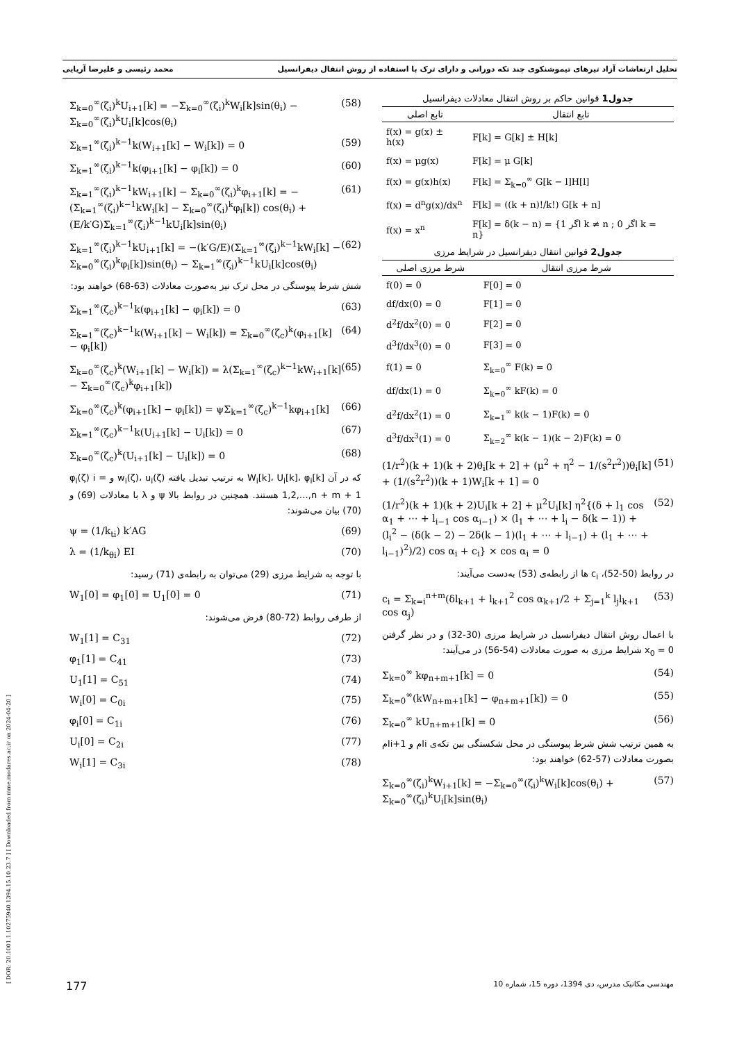تحلیل ارتعاشات آزاد تیرهای تیموشنکوی چند تکه دورانی و دارای ترک با استفاده از روش انتقال دیفرانسیل محمد رئیسی و علیرضا آریایی
جدول1 قوانین حاکم بر روش انتقال معادلات دیفرانسیل
| تابع انتقال | تابع اصلی |
| --- | --- |
| F[k] = G[k] ± H[k] | f(x) = g(x) ± h(x) |
| F[k] = μ G[k] | f(x) = μg(x) |
| F[k] = Σ<sub>k=0</sub><sup>∞</sup> G[k − l]H[l] | f(x) = g(x)h(x) |
| F[k] = ((k + n)!/k!) G[k + n] | f(x) = d<sup>n</sup>g(x)/dx<sup>n</sup> |
| F[k] = δ(k − n) = {1 اگر k ≠ n ; 0 اگر k = n} | f(x) = x<sup>n</sup> |
جدول2 قوانین انتقال دیفرانسیل در شرایط مرزی
| شرط مرزی انتقال | شرط مرزی اصلی |
| --- | --- |
| F[0] = 0 | f(0) = 0 |
| F[1] = 0 | df/dx(0) = 0 |
| F[2] = 0 | d<sup>2</sup>f/dx<sup>2</sup>(0) = 0 |
| F[3] = 0 | d<sup>3</sup>f/dx<sup>3</sup>(0) = 0 |
| Σ<sub>k=0</sub><sup>∞</sup> F(k) = 0 | f(1) = 0 |
| Σ<sub>k=0</sub><sup>∞</sup> kF(k) = 0 | df/dx(1) = 0 |
| Σ<sub>k=1</sub><sup>∞</sup> k(k − 1)F(k) = 0 | d<sup>2</sup>f/dx<sup>2</sup>(1) = 0 |
| Σ<sub>k=2</sub><sup>∞</sup> k(k − 1)(k − 2)F(k) = 0 | d<sup>3</sup>f/dx<sup>3</sup>(1) = 0 |
(1/r<sup>2</sup>)(k + 1)(k + 2)θ<sub>i</sub>[k + 2] + (μ<sup>2</sup> + η<sup>2</sup> − 1/(s<sup>2</sup>r<sup>2</sup>))θ<sub>i</sub>[k] + (1/(s<sup>2</sup>r<sup>2</sup>))(k + 1)W<sub>i</sub>[k + 1] = 0 (51)
(1/r<sup>2</sup>)(k + 1)(k + 2)U<sub>i</sub>[k + 2] + μ<sup>2</sup>U<sub>i</sub>[k] η<sup>2</sup>{(δ + l<sub>1</sub> cos α<sub>1</sub> + ⋯ + l<sub>i−1</sub> cos α<sub>i−1</sub>) × (l<sub>1</sub> + ⋯ + l<sub>i</sub> − δ(k − 1)) + (l<sub>i</sub><sup>2</sup> − (δ(k − 2) − 2δ(k − 1)(l<sub>1</sub> + ⋯ + l<sub>i−1</sub>) + (l<sub>1</sub> + ⋯ + l<sub>i−1</sub>)<sup>2</sup>)/2) cos α<sub>i</sub> + c<sub>i</sub>} × cos α<sub>i</sub> = 0 (52)
در روابط (50-52)، c<sub>i</sub> ها از رابطه‌ی (53) به‌دست می‌آیند:
c<sub>i</sub> = Σ<sub>k=i</sub><sup>n+m</sup>(δl<sub>k+1</sub> + l<sub>k+1</sub><sup>2</sup> cos α<sub>k+1</sub>/2 + Σ<sub>j=1</sub><sup>k</sup> l<sub>j</sub>l<sub>k+1</sub> cos α<sub>j</sub>) (53)
با اعمال روش انتقال دیفرانسیل در شرایط مرزی (30-32) و در نظر گرفتن x<sub>0</sub> = 0 شرایط مرزی به صورت معادلات (54-56) در می‌آیند:
Σ<sub>k=0</sub><sup>∞</sup> kφ<sub>n+m+1</sub>[k] = 0 (54)
Σ<sub>k=0</sub><sup>∞</sup>(kW<sub>n+m+1</sub>[k] − φ<sub>n+m+1</sub>[k]) = 0 (55)
Σ<sub>k=0</sub><sup>∞</sup> kU<sub>n+m+1</sub>[k] = 0 (56)
به همین ترتیب شش شرط پیوستگی در محل شکستگی بین تکه‌ی iام و i+1ام بصورت معادلات (57-62) خواهند بود:
Σ<sub>k=0</sub><sup>∞</sup>(ζ<sub>i</sub>)<sup>k</sup>W<sub>i+1</sub>[k] = −Σ<sub>k=0</sub><sup>∞</sup>(ζ<sub>i</sub>)<sup>k</sup>W<sub>i</sub>[k]cos(θ<sub>i</sub>) + Σ<sub>k=0</sub><sup>∞</sup>(ζ<sub>i</sub>)<sup>k</sup>U<sub>i</sub>[k]sin(θ<sub>i</sub>) (57)
Σ<sub>k=0</sub><sup>∞</sup>(ζ<sub>i</sub>)<sup>k</sup>U<sub>i+1</sub>[k] = −Σ<sub>k=0</sub><sup>∞</sup>(ζ<sub>i</sub>)<sup>k</sup>W<sub>i</sub>[k]sin(θ<sub>i</sub>) − Σ<sub>k=0</sub><sup>∞</sup>(ζ<sub>i</sub>)<sup>k</sup>U<sub>i</sub>[k]cos(θ<sub>i</sub>) (58)
Σ<sub>k=1</sub><sup>∞</sup>(ζ<sub>i</sub>)<sup>k−1</sup>k(W<sub>i+1</sub>[k] − W<sub>i</sub>[k]) = 0 (59)
Σ<sub>k=1</sub><sup>∞</sup>(ζ<sub>i</sub>)<sup>k−1</sup>k(φ<sub>i+1</sub>[k] − φ<sub>i</sub>[k]) = 0 (60)
Σ<sub>k=1</sub><sup>∞</sup>(ζ<sub>i</sub>)<sup>k−1</sup>kW<sub>i+1</sub>[k] − Σ<sub>k=0</sub><sup>∞</sup>(ζ<sub>i</sub>)<sup>k</sup>φ<sub>i+1</sub>[k] = −(Σ<sub>k=1</sub><sup>∞</sup>(ζ<sub>i</sub>)<sup>k−1</sup>kW<sub>i</sub>[k] − Σ<sub>k=0</sub><sup>∞</sup>(ζ<sub>i</sub>)<sup>k</sup>φ<sub>i</sub>[k]) cos(θ<sub>i</sub>) + (E/k′G)Σ<sub>k=1</sub><sup>∞</sup>(ζ<sub>i</sub>)<sup>k−1</sup>kU<sub>i</sub>[k]sin(θ<sub>i</sub>) (61)
Σ<sub>k=1</sub><sup>∞</sup>(ζ<sub>i</sub>)<sup>k−1</sup>kU<sub>i+1</sub>[k] = −(k′G/E)(Σ<sub>k=1</sub><sup>∞</sup>(ζ<sub>i</sub>)<sup>k−1</sup>kW<sub>i</sub>[k] − Σ<sub>k=0</sub><sup>∞</sup>(ζ<sub>i</sub>)<sup>k</sup>φ<sub>i</sub>[k])sin(θ<sub>i</sub>) − Σ<sub>k=1</sub><sup>∞</sup>(ζ<sub>i</sub>)<sup>k−1</sup>kU<sub>i</sub>[k]cos(θ<sub>i</sub>) (62)
شش شرط پیوستگی در محل ترک نیز به‌صورت معادلات (63-68) خواهند بود:
Σ<sub>k=1</sub><sup>∞</sup>(ζ<sub>c</sub>)<sup>k−1</sup>k(φ<sub>i+1</sub>[k] − φ<sub>i</sub>[k]) = 0 (63)
Σ<sub>k=1</sub><sup>∞</sup>(ζ<sub>c</sub>)<sup>k−1</sup>k(W<sub>i+1</sub>[k] − W<sub>i</sub>[k]) = Σ<sub>k=0</sub><sup>∞</sup>(ζ<sub>c</sub>)<sup>k</sup>(φ<sub>i+1</sub>[k] − φ<sub>i</sub>[k]) (64)
Σ<sub>k=0</sub><sup>∞</sup>(ζ<sub>c</sub>)<sup>k</sup>(W<sub>i+1</sub>[k] − W<sub>i</sub>[k]) = λ(Σ<sub>k=1</sub><sup>∞</sup>(ζ<sub>c</sub>)<sup>k−1</sup>kW<sub>i+1</sub>[k] − Σ<sub>k=0</sub><sup>∞</sup>(ζ<sub>c</sub>)<sup>k</sup>φ<sub>i+1</sub>[k]) (65)
Σ<sub>k=0</sub><sup>∞</sup>(ζ<sub>c</sub>)<sup>k</sup>(φ<sub>i+1</sub>[k] − φ<sub>i</sub>[k]) = ψΣ<sub>k=1</sub><sup>∞</sup>(ζ<sub>c</sub>)<sup>k−1</sup>kφ<sub>i+1</sub>[k] (66)
Σ<sub>k=1</sub><sup>∞</sup>(ζ<sub>c</sub>)<sup>k−1</sup>k(U<sub>i+1</sub>[k] − U<sub>i</sub>[k]) = 0 (67)
Σ<sub>k=0</sub><sup>∞</sup>(ζ<sub>c</sub>)<sup>k</sup>(U<sub>i+1</sub>[k] − U<sub>i</sub>[k]) = 0 (68)
که در آن W<sub>i</sub>[k]، U<sub>i</sub>[k]، φ<sub>i</sub>[k] به ترتیب تبدیل یافته w<sub>i</sub>(ζ)، u<sub>i</sub>(ζ) و φ<sub>i</sub>(ζ) i = 1,2,…,n + m + 1 هستند. همچنین در روابط بالا ψ و λ با معادلات (69) و (70) بیان می‌شوند:
ψ = (1/k<sub>ti</sub>) k′AG (69)
λ = (1/k<sub>θi</sub>) EI (70)
با توجه به شرایط مرزی (29) می‌توان به رابطه‌ی (71) رسید:
W<sub>1</sub>[0] = φ<sub>1</sub>[0] = U<sub>1</sub>[0] = 0 (71)
از طرفی روابط (72-80) فرض می‌شوند:
W<sub>1</sub>[1] = C<sub>31</sub> (72)
φ<sub>1</sub>[1] = C<sub>41</sub> (73)
U<sub>1</sub>[1] = C<sub>51</sub> (74)
W<sub>i</sub>[0] = C<sub>0i</sub> (75)
φ<sub>i</sub>[0] = C<sub>1i</sub> (76)
U<sub>i</sub>[0] = C<sub>2i</sub> (77)
W<sub>i</sub>[1] = C<sub>3i</sub> (78)
مهندسی مکانیک مدرس، دی 1394، دوره 15، شماره 10 177
[ DOR: 20.1001.1.10275940.1394.15.10.23.7 ] [ Downloaded from mme.modares.ac.ir on 2024-04-20 ]